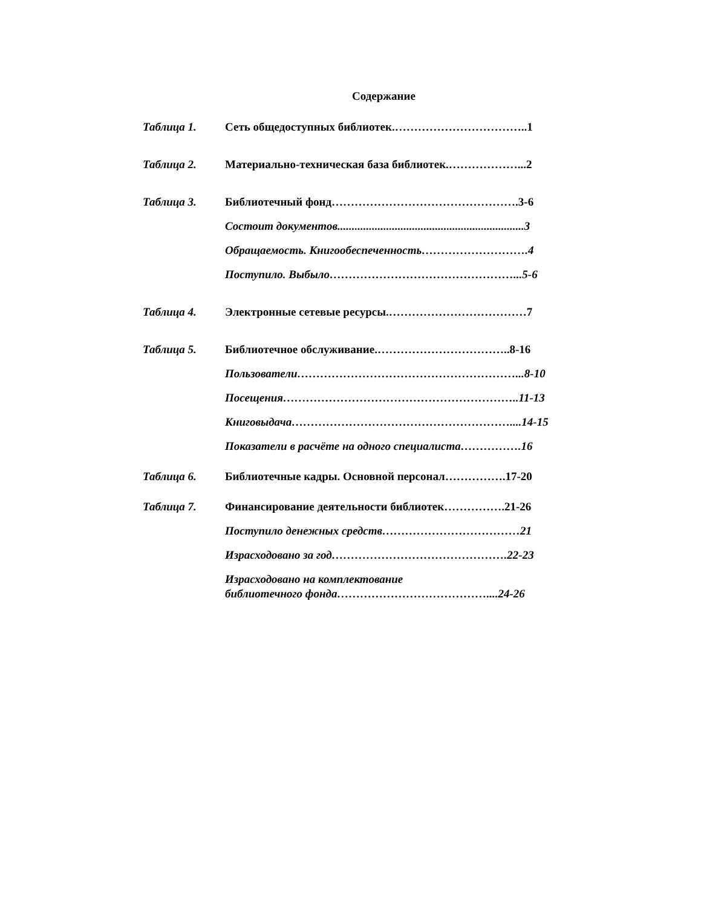Содержание
Таблица 1. Сеть общедоступных библиотек.……………………………..1
Таблица 2. Материально-техническая база библиотек.………………...2
Таблица 3. Библиотечный фонд………………………………………….3-6
Состоит документов.................................................................3
Обращаемость. Книгообеспеченность……………………….4
Поступило. Выбыло…………………………………………...5-6
Таблица 4. Электронные сетевые ресурсы.………………………………7
Таблица 5. Библиотечное обслуживание.……………………………..8-16
Пользователи…………………………………………………...8-10
Посещения……………………………………………………..11-13
Книговыдача…………………………………………………....14-15
Показатели в расчёте на одного специалиста…………….16
Таблица 6. Библиотечные кадры. Основной персонал…………….17-20
Таблица 7. Финансирование деятельности библиотек…………….21-26
Поступило денежных средств………………………………21
Израсходовано за год……………………………………….22-23
Израсходовано на комплектование
библиотечного фонда…………………………………....24-26